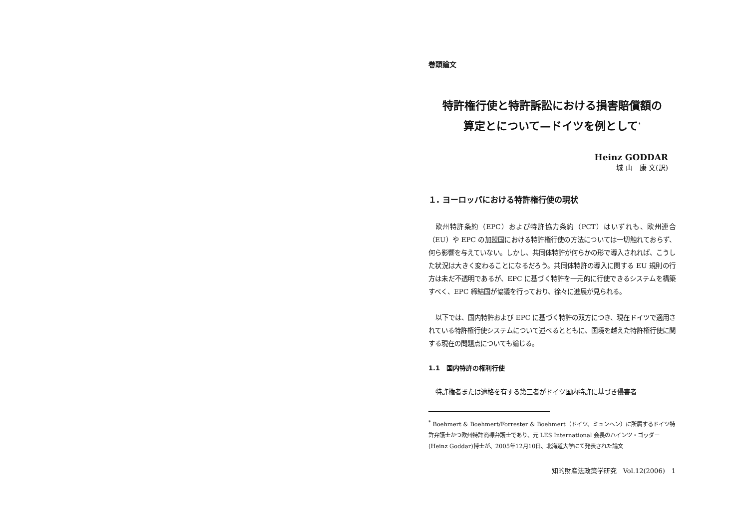巻頭論文
特許権行使と特許訴訟における損害賠償額の
算定とについて—ドイツを例として<sup>*</sup>
Heinz GODDAR
城 山　康 文(訳)
１. ヨーロッパにおける特許権行使の現状
欧州特許条約（EPC）および特許協力条約（PCT）はいずれも、欧州連合（EU）や EPC の加盟国における特許権行使の方法については一切触れておらず、何ら影響を与えていない。しかし、共同体特許が何らかの形で導入されれば、こうした状況は大きく変わることになるだろう。共同体特許の導入に関する EU 規則の行方は未だ不透明であるが、EPC に基づく特許を一元的に行使できるシステムを構築すべく、EPC 締結国が協議を行っており、徐々に進展が見られる。
以下では、国内特許および EPC に基づく特許の双方につき、現在ドイツで適用されている特許権行使システムについて述べるとともに、国境を越えた特許権行使に関する現在の問題点についても論じる。
1.1　国内特許の権利行使
特許権者または適格を有する第三者がドイツ国内特許に基づき侵害者
<sup>*</sup> Boehmert & Boehmert/Forrester & Boehmert（ドイツ、ミュンヘン）に所属するドイツ特許弁護士かつ欧州特許商標弁護士であり、元 LES International 会長のハインツ・ゴッダー(Heinz Goddar)博士が、2005年12月10日、北海道大学にて発表された論文
知的財産法政策学研究　Vol.12(2006)　1